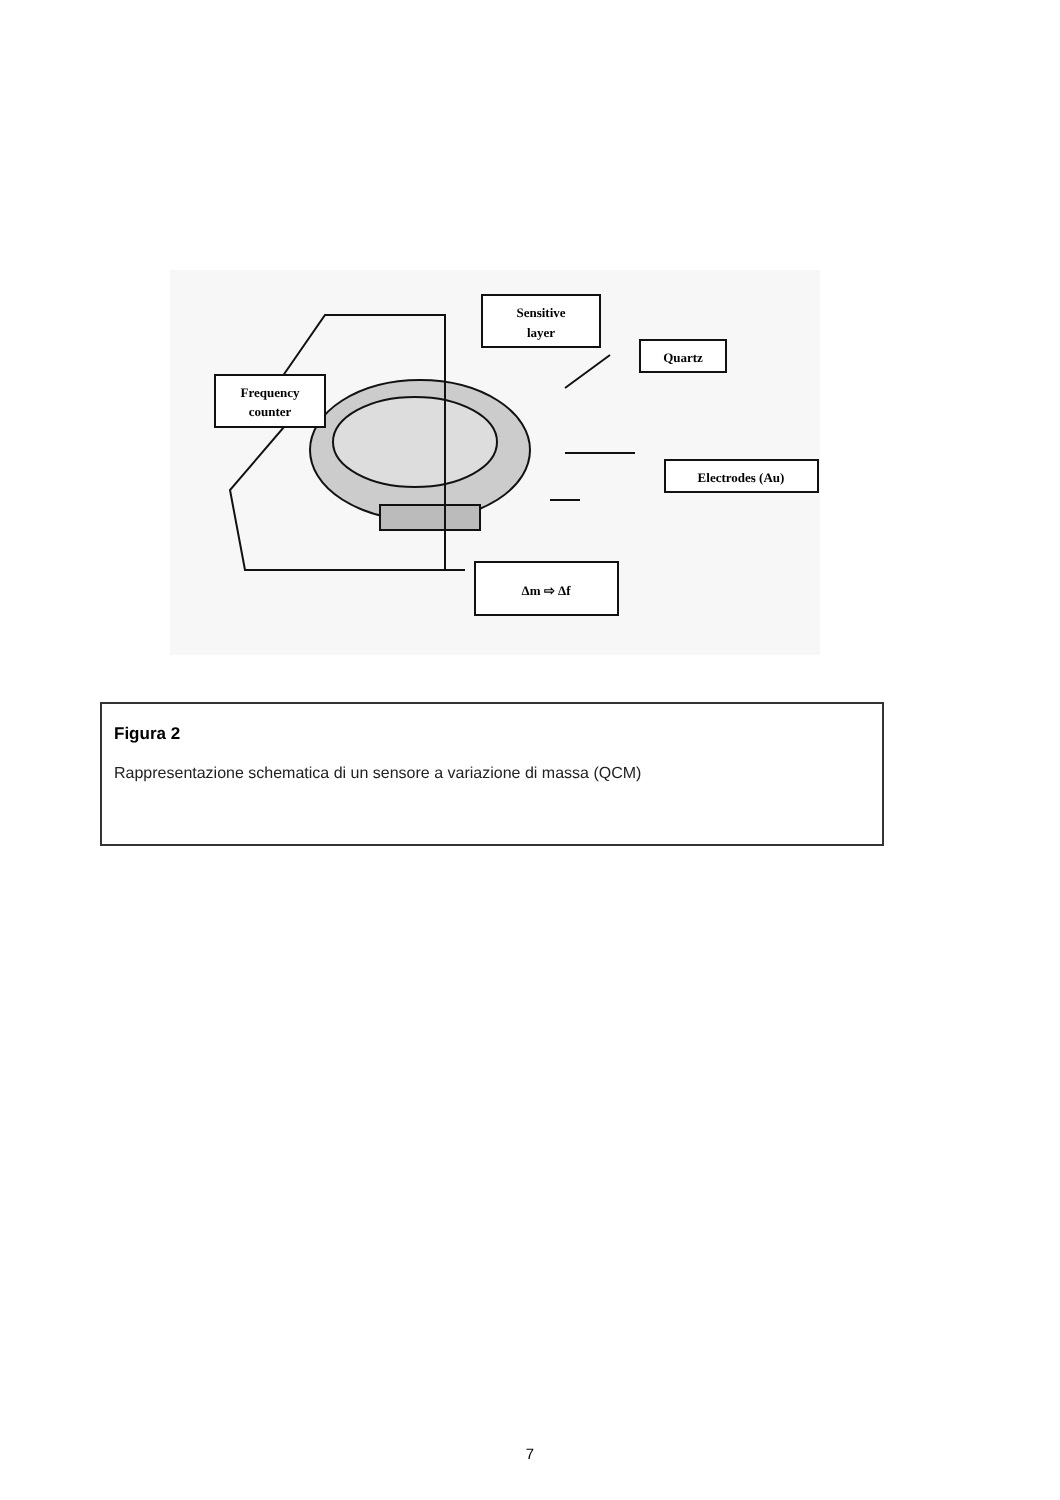Frequency
counter
Sensitive
layer
Quartz
Electrodes (Au)
Δm ⇨ Δf
Figura 2
Rappresentazione schematica di un sensore a variazione di massa (QCM)
7